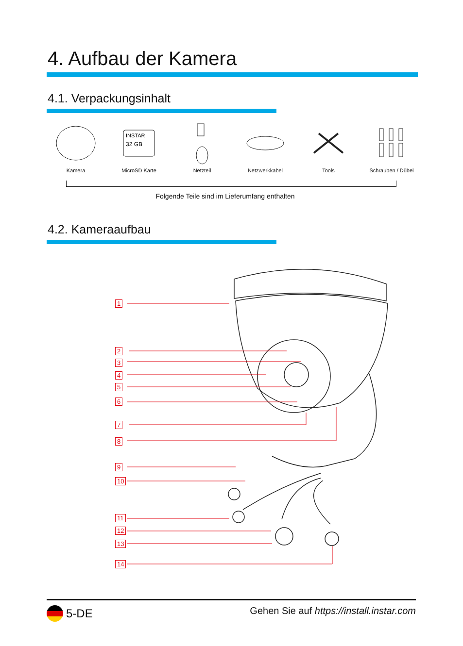4. Aufbau der Kamera
4.1. Verpackungsinhalt
Kamera
INSTAR
32 GB
MicroSD Karte
Netzteil Netzwerkkabel Tools Schrauben / Dübel
Folgende Teile sind im Lieferumfang enthalten
4.2. Kameraaufbau
1
2
3
4
5
6
7
8
9
10
11
12
13
14
5-DE
Gehen Sie auf https://install.instar.com